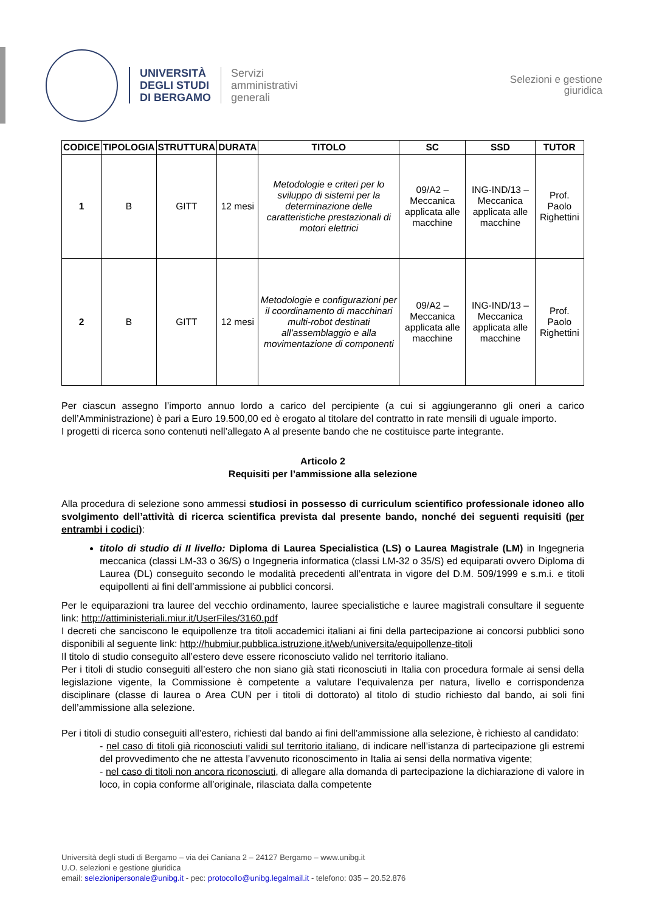UNIVERSITÀ
DEGLI STUDI
DI BERGAMO
Servizi
amministrativi
generali
Selezioni e gestione
giuridica
| CODICE | TIPOLOGIA | STRUTTURA | DURATA | TITOLO | SC | SSD | TUTOR |
| --- | --- | --- | --- | --- | --- | --- | --- |
| 1 | B | GITT | 12 mesi | Metodologie e criteri per lo sviluppo di sistemi per la determinazione delle caratteristiche prestazionali di motori elettrici | 09/A2 – Meccanica applicata alle macchine | ING-IND/13 – Meccanica applicata alle macchine | Prof. Paolo Righettini |
| 2 | B | GITT | 12 mesi | Metodologie e configurazioni per il coordinamento di macchinari multi-robot destinati all’assemblaggio e alla movimentazione di componenti | 09/A2 – Meccanica applicata alle macchine | ING-IND/13 – Meccanica applicata alle macchine | Prof. Paolo Righettini |
Per ciascun assegno l’importo annuo lordo a carico del percipiente (a cui si aggiungeranno gli oneri a carico dell’Amministrazione) è pari a Euro 19.500,00 ed è erogato al titolare del contratto in rate mensili di uguale importo.
I progetti di ricerca sono contenuti nell’allegato A al presente bando che ne costituisce parte integrante.
Articolo 2
Requisiti per l’ammissione alla selezione
Alla procedura di selezione sono ammessi studiosi in possesso di curriculum scientifico professionale idoneo allo svolgimento dell’attività di ricerca scientifica prevista dal presente bando, nonché dei seguenti requisiti (per entrambi i codici):
titolo di studio di II livello: Diploma di Laurea Specialistica (LS) o Laurea Magistrale (LM) in Ingegneria meccanica (classi LM-33 o 36/S) o Ingegneria informatica (classi LM-32 o 35/S) ed equiparati ovvero Diploma di Laurea (DL) conseguito secondo le modalità precedenti all’entrata in vigore del D.M. 509/1999 e s.m.i. e titoli equipollenti ai fini dell’ammissione ai pubblici concorsi.
Per le equiparazioni tra lauree del vecchio ordinamento, lauree specialistiche e lauree magistrali consultare il seguente link: http://attiministeriali.miur.it/UserFiles/3160.pdf
I decreti che sanciscono le equipollenze tra titoli accademici italiani ai fini della partecipazione ai concorsi pubblici sono disponibili al seguente link: http://hubmiur.pubblica.istruzione.it/web/universita/equipollenze-titoli
Il titolo di studio conseguito all’estero deve essere riconosciuto valido nel territorio italiano.
Per i titoli di studio conseguiti all’estero che non siano già stati riconosciuti in Italia con procedura formale ai sensi della legislazione vigente, la Commissione è competente a valutare l’equivalenza per natura, livello e corrispondenza disciplinare (classe di laurea o Area CUN per i titoli di dottorato) al titolo di studio richiesto dal bando, ai soli fini dell’ammissione alla selezione.
Per i titoli di studio conseguiti all’estero, richiesti dal bando ai fini dell’ammissione alla selezione, è richiesto al candidato:
- nel caso di titoli già riconosciuti validi sul territorio italiano, di indicare nell’istanza di partecipazione gli estremi del provvedimento che ne attesta l’avvenuto riconoscimento in Italia ai sensi della normativa vigente;
- nel caso di titoli non ancora riconosciuti, di allegare alla domanda di partecipazione la dichiarazione di valore in loco, in copia conforme all’originale, rilasciata dalla competente
Università degli studi di Bergamo – via dei Caniana 2 – 24127 Bergamo – www.unibg.it
U.O. selezioni e gestione giuridica
email: selezionipersonale@unibg.it - pec: protocollo@unibg.legalmail.it - telefono: 035 – 20.52.876